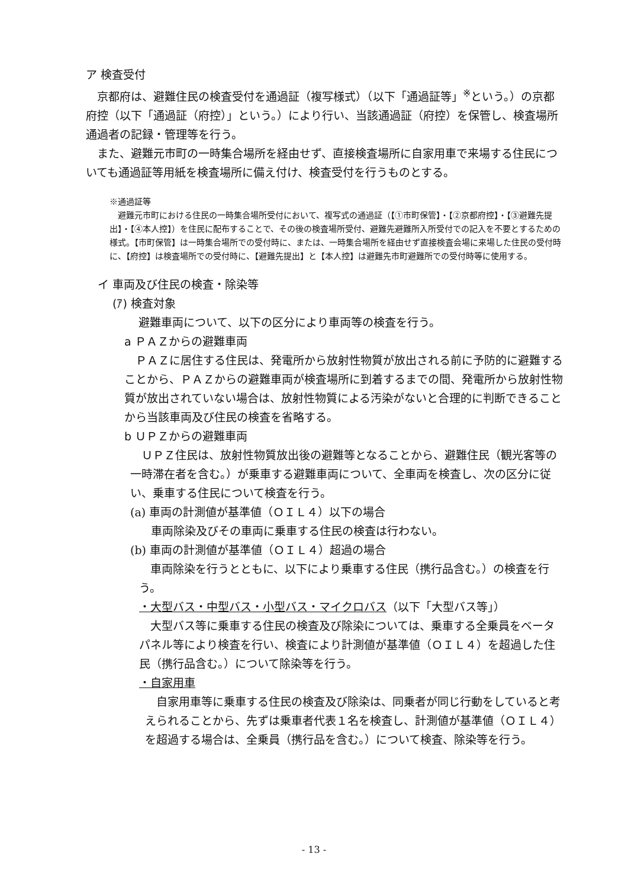ア 検査受付
京都府は、避難住民の検査受付を通過証（複写様式）（以下「通過証等」<sup>※</sup>という。）の京都府控（以下「通過証（府控）」という。）により行い、当該通過証（府控）を保管し、検査場所通過者の記録・管理等を行う。
また、避難元市町の一時集合場所を経由せず、直接検査場所に自家用車で来場する住民についても通過証等用紙を検査場所に備え付け、検査受付を行うものとする。
※通過証等
避難元市町における住民の一時集合場所受付において、複写式の通過証（【①市町保管】・【②京都府控】・【③避難先提出】・【④本人控】）を住民に配布することで、その後の検査場所受付、避難先避難所入所受付での記入を不要とするための様式。【市町保管】は一時集合場所での受付時に、または、一時集合場所を経由せず直接検査会場に来場した住民の受付時に、【府控】は検査場所での受付時に、【避難先提出】と【本人控】は避難先市町避難所での受付時等に使用する。
イ 車両及び住民の検査・除染等
(ｱ) 検査対象
避難車両について、以下の区分により車両等の検査を行う。
a ＰＡＺからの避難車両
ＰＡＺに居住する住民は、発電所から放射性物質が放出される前に予防的に避難することから、ＰＡＺからの避難車両が検査場所に到着するまでの間、発電所から放射性物質が放出されていない場合は、放射性物質による汚染がないと合理的に判断できることから当該車両及び住民の検査を省略する。
b ＵＰＺからの避難車両
ＵＰＺ住民は、放射性物質放出後の避難等となることから、避難住民（観光客等の一時滞在者を含む。）が乗車する避難車両について、全車両を検査し、次の区分に従い、乗車する住民について検査を行う。
(a) 車両の計測値が基準値（ＯＩＬ４）以下の場合
車両除染及びその車両に乗車する住民の検査は行わない。
(b) 車両の計測値が基準値（ＯＩＬ４）超過の場合
車両除染を行うとともに、以下により乗車する住民（携行品含む。）の検査を行う。
・大型バス・中型バス・小型バス・マイクロバス（以下「大型バス等」）
大型バス等に乗車する住民の検査及び除染については、乗車する全乗員をベータパネル等により検査を行い、検査により計測値が基準値（ＯＩＬ４）を超過した住民（携行品含む。）について除染等を行う。
・自家用車
自家用車等に乗車する住民の検査及び除染は、同乗者が同じ行動をしていると考えられることから、先ずは乗車者代表１名を検査し、計測値が基準値（ＯＩＬ４）を超過する場合は、全乗員（携行品を含む。）について検査、除染等を行う。
- 13 -